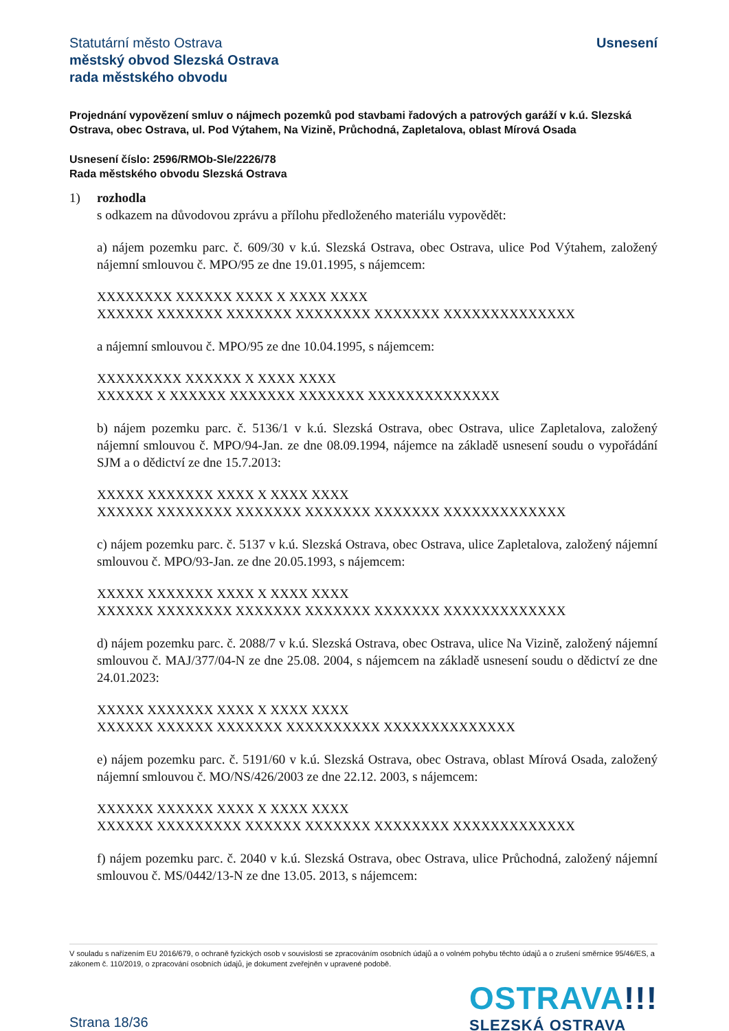Statutární město Ostrava
městský obvod Slezská Ostrava
rada městského obvodu
Usnesení
Projednání vypovězení smluv o nájmech pozemků pod stavbami řadových a patrových garáží v k.ú. Slezská Ostrava, obec Ostrava, ul. Pod Výtahem, Na Vizině, Průchodná, Zapletalova, oblast Mírová Osada
Usnesení číslo: 2596/RMOb-Sle/2226/78
Rada městského obvodu Slezská Ostrava
1) rozhodla
s odkazem na důvodovou zprávu a přílohu předloženého materiálu vypovědět:
a) nájem pozemku parc. č. 609/30 v k.ú. Slezská Ostrava, obec Ostrava, ulice Pod Výtahem, založený nájemní smlouvou č. MPO/95 ze dne 19.01.1995, s nájemcem:
XXXXXXXX XXXXXX XXXX X XXXX XXXX
XXXXXX XXXXXXX XXXXXXX XXXXXXXX XXXXXXX XXXXXXXXXXXXXX
a nájemní smlouvou č. MPO/95 ze dne 10.04.1995, s nájemcem:
XXXXXXXXX XXXXXX X XXXX XXXX
XXXXXX X XXXXXX XXXXXXX XXXXXXX XXXXXXXXXXXXXX
b) nájem pozemku parc. č. 5136/1 v k.ú. Slezská Ostrava, obec Ostrava, ulice Zapletalova, založený nájemní smlouvou č. MPO/94-Jan. ze dne 08.09.1994, nájemce na základě usnesení soudu o vypořádání SJM a o dědictví ze dne 15.7.2013:
XXXXX XXXXXXX XXXX X XXXX XXXX
XXXXXX XXXXXXXX XXXXXXX XXXXXXX XXXXXXX XXXXXXXXXXXXX
c) nájem pozemku parc. č. 5137 v k.ú. Slezská Ostrava, obec Ostrava, ulice Zapletalova, založený nájemní smlouvou č. MPO/93-Jan. ze dne 20.05.1993, s nájemcem:
XXXXX XXXXXXX XXXX X XXXX XXXX
XXXXXX XXXXXXXX XXXXXXX XXXXXXX XXXXXXX XXXXXXXXXXXXX
d) nájem pozemku parc. č. 2088/7 v k.ú. Slezská Ostrava, obec Ostrava, ulice Na Vizině, založený nájemní smlouvou č. MAJ/377/04-N ze dne 25.08. 2004, s nájemcem na základě usnesení soudu o dědictví ze dne 24.01.2023:
XXXXX XXXXXXX XXXX X XXXX XXXX
XXXXXX XXXXXX XXXXXXX XXXXXXXXXX XXXXXXXXXXXXXX
e) nájem pozemku parc. č. 5191/60 v k.ú. Slezská Ostrava, obec Ostrava, oblast Mírová Osada, založený nájemní smlouvou č. MO/NS/426/2003 ze dne 22.12. 2003, s nájemcem:
XXXXXX XXXXXX XXXX X XXXX XXXX
XXXXXX XXXXXXXXX XXXXXX XXXXXXX XXXXXXXX XXXXXXXXXXXXX
f) nájem pozemku parc. č. 2040 v k.ú. Slezská Ostrava, obec Ostrava, ulice Průchodná, založený nájemní smlouvou č. MS/0442/13-N ze dne 13.05. 2013, s nájemcem:
V souladu s nařízením EU 2016/679, o ochraně fyzických osob v souvislosti se zpracováním osobních údajů a o volném pohybu těchto údajů a o zrušení směrnice 95/46/ES, a zákonem č. 110/2019, o zpracování osobních údajů, je dokument zveřejněn v upravené podobě.
Strana 18/36
OSTRAVA!!!
SLEZSKÁ OSTRAVA